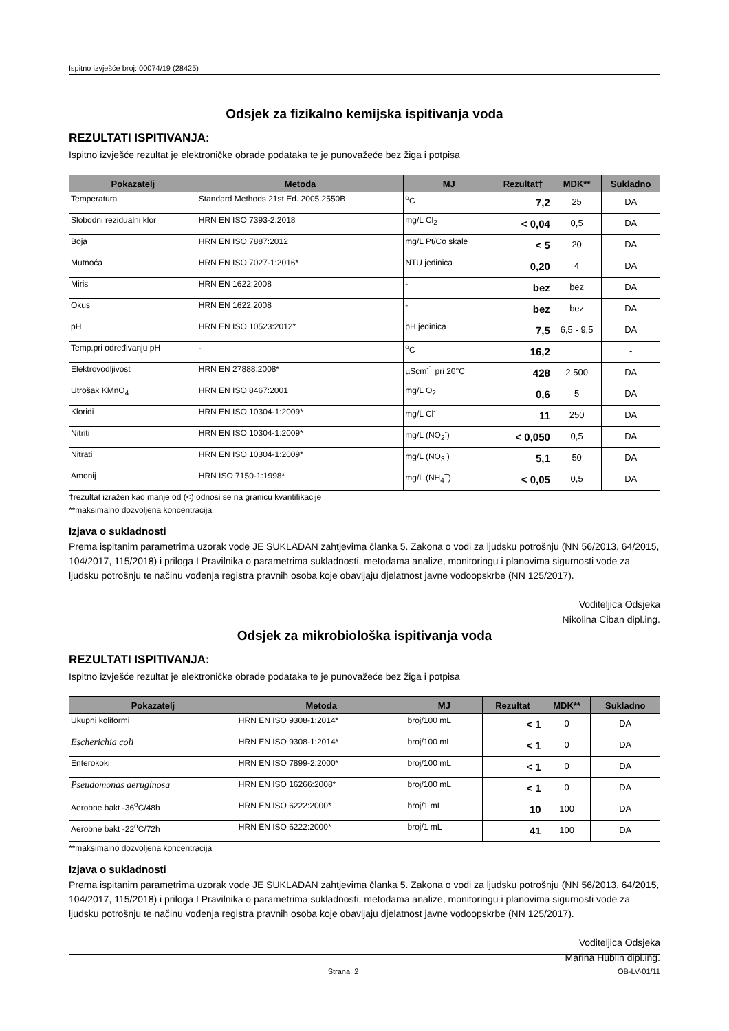Ispitno izvješće broj: 00074/19 (28425)
Odsjek za fizikalno kemijska ispitivanja voda
REZULTATI ISPITIVANJA:
Ispitno izvješće rezultat je elektroničke obrade podataka te je punovažeće bez žiga i potpisa
| Pokazatelj | Metoda | MJ | Rezultat† | MDK** | Sukladno |
| --- | --- | --- | --- | --- | --- |
| Temperatura | Standard Methods 21st Ed. 2005.2550B | <sup>o</sup> C | 7,2 | 25 | DA |
| Slobodni rezidualni klor | HRN EN ISO 7393-2:2018 | mg/L Cl<sub>2</sub> | < 0,04 | 0,5 | DA |
| Boja | HRN EN ISO 7887:2012 | mg/L Pt/Co skale | < 5 | 20 | DA |
| Mutnoća | HRN EN ISO 7027-1:2016* | NTU jedinica | 0,20 | 4 | DA |
| Miris | HRN EN 1622:2008 | - | bez | bez | DA |
| Okus | HRN EN 1622:2008 | - | bez | bez | DA |
| pH | HRN EN ISO 10523:2012* | pH jedinica | 7,5 | 6,5 - 9,5 | DA |
| Temp.pri određivanju pH | - | <sup>o</sup> C | 16,2 | | - |
| Elektrovodljivost | HRN EN 27888:2008* | µScm<sup>-1</sup> pri 20°C | 428 | 2.500 | DA |
| Utrošak KMnO<sub>4</sub> | HRN EN ISO 8467:2001 | mg/L O<sub>2</sub> | 0,6 | 5 | DA |
| Kloridi | HRN EN ISO 10304-1:2009* | mg/L Cl<sup>-</sup> | 11 | 250 | DA |
| Nitriti | HRN EN ISO 10304-1:2009* | mg/L (NO<sub>2</sub><sup>-</sup>) | < 0,050 | 0,5 | DA |
| Nitrati | HRN EN ISO 10304-1:2009* | mg/L (NO<sub>3</sub><sup>-</sup>) | 5,1 | 50 | DA |
| Amonij | HRN ISO 7150-1:1998* | mg/L (NH<sub>4</sub><sup>+</sup>) | < 0,05 | 0,5 | DA |
†rezultat izražen kao manje od (<) odnosi se na granicu kvantifikacije
**maksimalno dozvoljena koncentracija
Izjava o sukladnosti
Prema ispitanim parametrima uzorak vode JE SUKLADAN zahtjevima članka 5. Zakona o vodi za ljudsku potrošnju (NN 56/2013, 64/2015, 104/2017, 115/2018) i priloga I Pravilnika o parametrima sukladnosti, metodama analize, monitoringu i planovima sigurnosti vode za ljudsku potrošnju te načinu vođenja registra pravnih osoba koje obavljaju djelatnost javne vodoopskrbe (NN 125/2017).
Voditeljica Odsjeka
Nikolina Ciban dipl.ing.
Odsjek za mikrobiološka ispitivanja voda
REZULTATI ISPITIVANJA:
Ispitno izvješće rezultat je elektroničke obrade podataka te je punovažeće bez žiga i potpisa
| Pokazatelj | Metoda | MJ | Rezultat | MDK** | Sukladno |
| --- | --- | --- | --- | --- | --- |
| Ukupni koliformi | HRN EN ISO 9308-1:2014* | broj/100 mL | < 1 | 0 | DA |
| Escherichia coli | HRN EN ISO 9308-1:2014* | broj/100 mL | < 1 | 0 | DA |
| Enterokoki | HRN EN ISO 7899-2:2000* | broj/100 mL | < 1 | 0 | DA |
| Pseudomonas aeruginosa | HRN EN ISO 16266:2008* | broj/100 mL | < 1 | 0 | DA |
| Aerobne bakt -36<sup>o</sup>C/48h | HRN EN ISO 6222:2000* | broj/1 mL | 10 | 100 | DA |
| Aerobne bakt -22<sup>o</sup>C/72h | HRN EN ISO 6222:2000* | broj/1 mL | 41 | 100 | DA |
**maksimalno dozvoljena koncentracija
Izjava o sukladnosti
Prema ispitanim parametrima uzorak vode JE SUKLADAN zahtjevima članka 5. Zakona o vodi za ljudsku potrošnju (NN 56/2013, 64/2015, 104/2017, 115/2018) i priloga I Pravilnika o parametrima sukladnosti, metodama analize, monitoringu i planovima sigurnosti vode za ljudsku potrošnju te načinu vođenja registra pravnih osoba koje obavljaju djelatnost javne vodoopskrbe (NN 125/2017).
Voditeljica Odsjeka
Marina Hublin dipl.ing.
Strana: 2 OB-LV-01/11